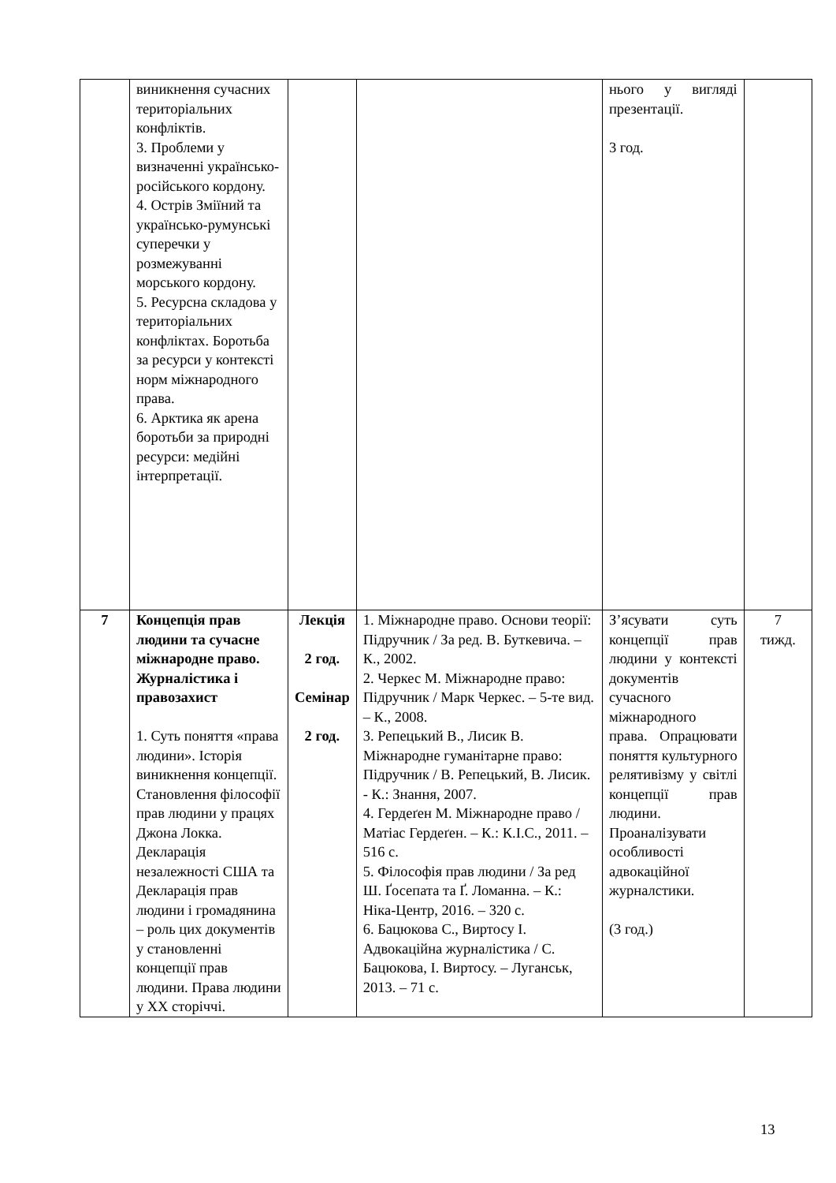| | виникнення сучасних територіальних конфліктів. 3. Проблеми у визначенні українсько-російського кордону. 4. Острів Зміїний та українсько-румунські суперечки у розмежуванні морського кордону. 5. Ресурсна складова у територіальних конфліктах. Боротьба за ресурси у контексті норм міжнародного права. 6. Арктика як арена боротьби за природні ресурси: медійні інтерпретації. | | | нього у вигляді презентації. 3 год. | |
| 7 | Концепція прав людини та сучасне міжнародне право. Журналістика і правозахист 1. Суть поняття «права людини». Історія виникнення концепції. Становлення філософії прав людини у працях Джона Локка. Декларація незалежності США та Декларація прав людини і громадянина – роль цих документів у становленні концепції прав людини. Права людини у ХХ сторіччі. | Лекція 2 год. Семінар 2 год. | 1. Міжнародне право. Основи теорії: Підручник / За ред. В. Буткевича. – К., 2002. 2. Черкес М. Міжнародне право: Підручник / Марк Черкес. – 5-те вид. – К., 2008. 3. Репецький В., Лисик В. Міжнародне гуманітарне право: Підручник / В. Репецький, В. Лисик. - К.: Знання, 2007. 4. Гердеґен М. Міжнародне право / Матіас Гердеґен. – К.: К.І.С., 2011. – 516 с. 5. Філософія прав людини / За ред Ш. Ґосепата та Ґ. Ломанна. – К.: Ніка-Центр, 2016. – 320 с. 6. Бацюкова С., Виртосу І. Адвокаційна журналістика / С. Бацюкова, І. Виртосу. – Луганськ, 2013. – 71 с. | З’ясувати суть концепції прав людини у контексті документів сучасного міжнародного права. Опрацювати поняття культурного релятивізму у світлі концепції прав людини. Проаналізувати особливості адвокаційної журналстики. (3 год.) | 7 тижд. |
13